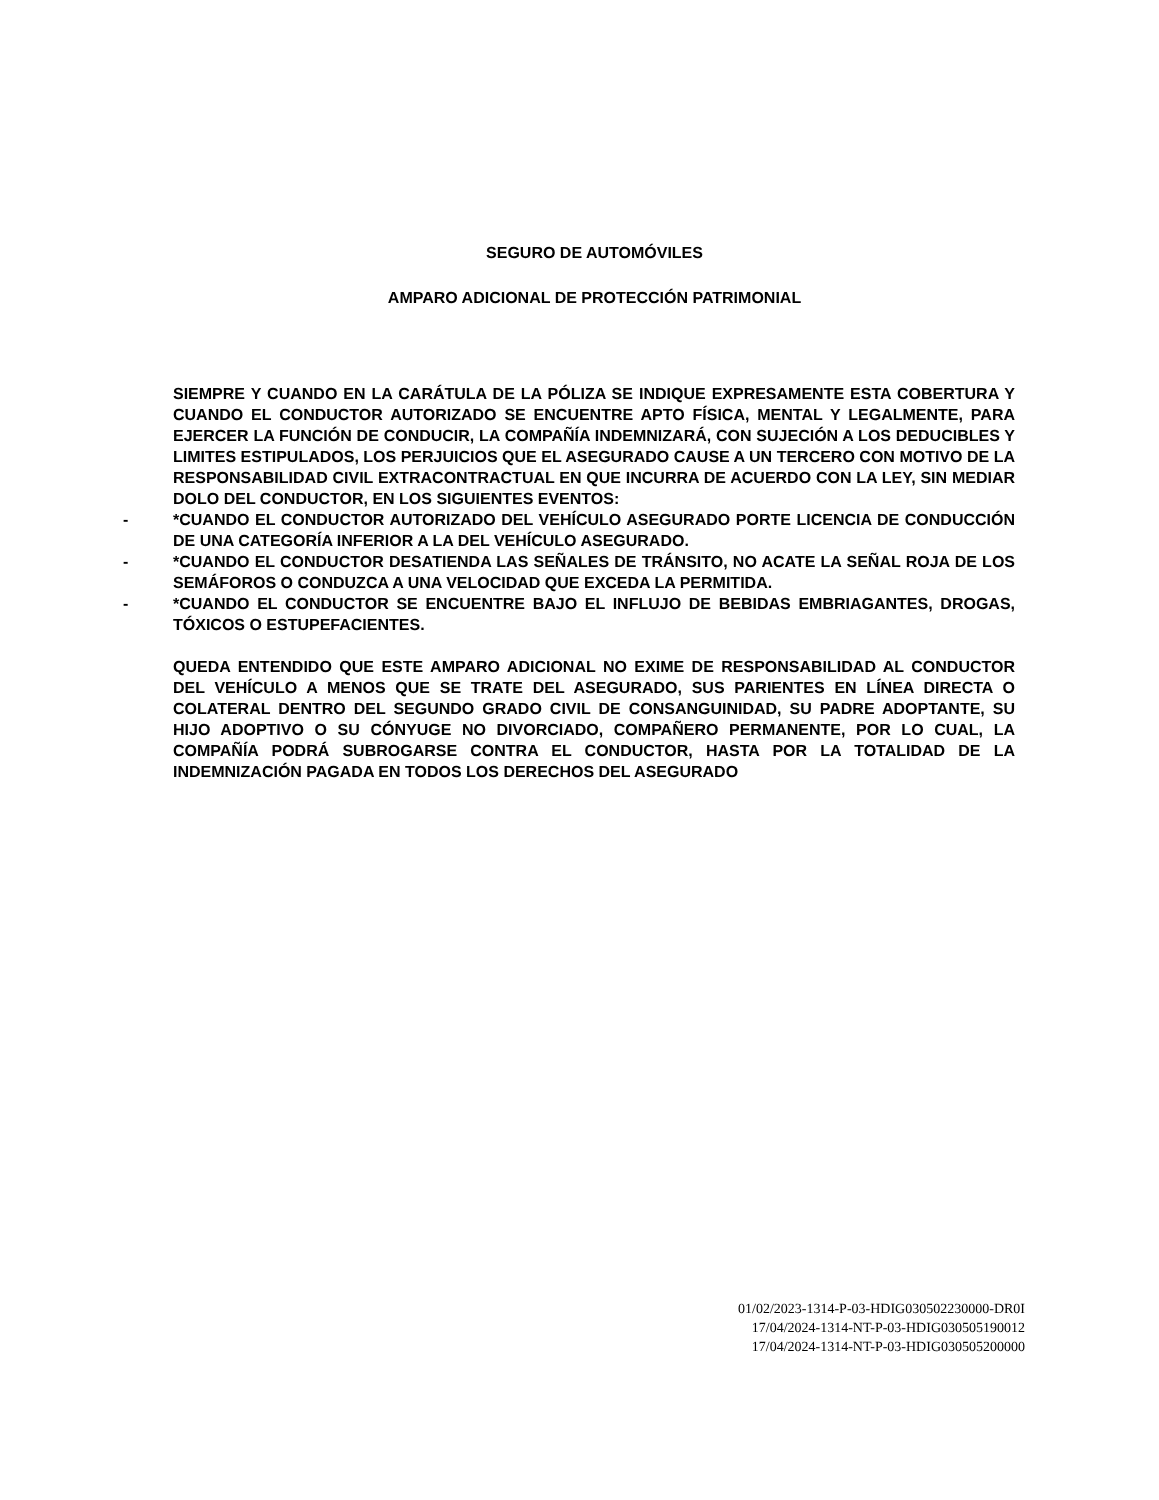SEGURO DE AUTOMÓVILES
AMPARO ADICIONAL DE PROTECCIÓN PATRIMONIAL
SIEMPRE Y CUANDO EN LA CARÁTULA DE LA PÓLIZA SE INDIQUE EXPRESAMENTE ESTA COBERTURA Y CUANDO EL CONDUCTOR AUTORIZADO SE ENCUENTRE APTO FÍSICA, MENTAL Y LEGALMENTE, PARA EJERCER LA FUNCIÓN DE CONDUCIR, LA COMPAÑÍA INDEMNIZARÁ, CON SUJECIÓN A LOS DEDUCIBLES Y LIMITES ESTIPULADOS, LOS PERJUICIOS QUE EL ASEGURADO CAUSE A UN TERCERO CON MOTIVO DE LA RESPONSABILIDAD CIVIL EXTRACONTRACTUAL EN QUE INCURRA DE ACUERDO CON LA LEY, SIN MEDIAR DOLO DEL CONDUCTOR, EN LOS SIGUIENTES EVENTOS:
- *CUANDO EL CONDUCTOR AUTORIZADO DEL VEHÍCULO ASEGURADO PORTE LICENCIA DE CONDUCCIÓN DE UNA CATEGORÍA INFERIOR A LA DEL VEHÍCULO ASEGURADO.
- *CUANDO EL CONDUCTOR DESATIENDA LAS SEÑALES DE TRÁNSITO, NO ACATE LA SEÑAL ROJA DE LOS SEMÁFOROS O CONDUZCA A UNA VELOCIDAD QUE EXCEDA LA PERMITIDA.
- *CUANDO EL CONDUCTOR SE ENCUENTRE BAJO EL INFLUJO DE BEBIDAS EMBRIAGANTES, DROGAS, TÓXICOS O ESTUPEFACIENTES.
QUEDA ENTENDIDO QUE ESTE AMPARO ADICIONAL NO EXIME DE RESPONSABILIDAD AL CONDUCTOR DEL VEHÍCULO A MENOS QUE SE TRATE DEL ASEGURADO, SUS PARIENTES EN LÍNEA DIRECTA O COLATERAL DENTRO DEL SEGUNDO GRADO CIVIL DE CONSANGUINIDAD, SU PADRE ADOPTANTE, SU HIJO ADOPTIVO O SU CÓNYUGE NO DIVORCIADO, COMPAÑERO PERMANENTE, POR LO CUAL, LA COMPAÑÍA PODRÁ SUBROGARSE CONTRA EL CONDUCTOR, HASTA POR LA TOTALIDAD DE LA INDEMNIZACIÓN PAGADA EN TODOS LOS DERECHOS DEL ASEGURADO
01/02/2023-1314-P-03-HDIG030502230000-DR0I
17/04/2024-1314-NT-P-03-HDIG030505190012
17/04/2024-1314-NT-P-03-HDIG030505200000